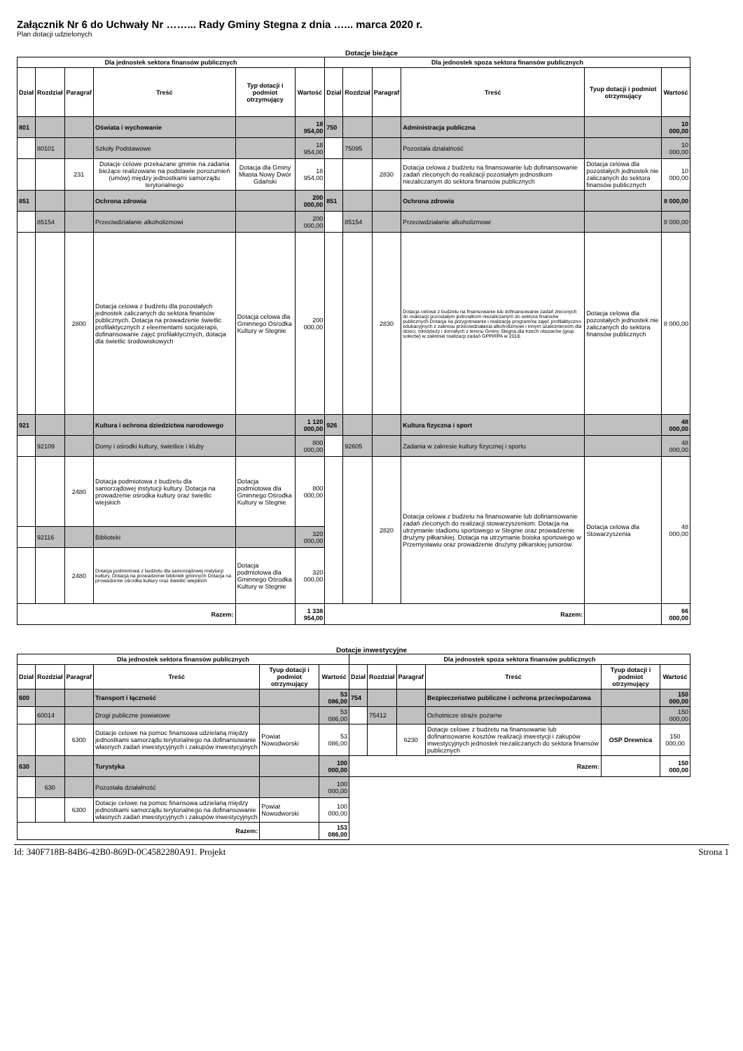Załącznik Nr 6 do Uchwały Nr ……... Rady Gminy Stegna z dnia …... marca 2020 r.
Plan dotacji udzielonych
Dotacje bieżące
| Dla jednostek sektora finansów publicznych | | | | | | Dla jednostek spoza sektora finansów publicznych | | | | | |
| --- | --- | --- | --- | --- | --- | --- | --- | --- | --- | --- | --- |
| Dział | Rozdział | Paragraf | Treść | Typ dotacji i podmiot otrzymujący | Wartość | Dział | Rozdział | Paragraf | Treść | Tyup dotacji i podmiot otrzymujący | Wartość |
| 801 | | | Oświata i wychowanie | | 18 954,00 | 750 | | | Administracja publiczna | | 10 000,00 |
| | 80101 | | Szkoły Podstawowe | | 18 954,00 | | 75095 | | Pozostała działalność | | 10 000,00 |
| | | 231 | Dotacje celowe przekazane gminie na zadania bieżące realizowane na podstawie porozumień (umów) między jednostkami samorządu terytorialnego | Dotacja dla Gminy Miasta Nowy Dwór Gdański | 18 954,00 | | | 2830 | Dotacja celowa z budżetu na finansowanie lub dofinansowanie zadań zleconych do realizacji pozostałym jednostkom niezaliczanym do sektora finansów publicznych | Dotacja celowa dla pozostałych jednostek nie zaliczanych do sektora finansów publicznych | 10 000,00 |
| 851 | | | Ochrona zdrowia | | 200 000,00 | 851 | | | Ochrona zdrowia | | 8 000,00 |
| | 85154 | | Przeciwdziałanie alkoholizmowi | | 200 000,00 | | 85154 | | Przeciwdziałanie alkoholizmowi | | 8 000,00 |
| | | 2800 | Dotacja celowa z budżetu dla pozostałych jednostek zaliczanych do sektora finansów publicznych. Dotacja na prowadzenie świetlic profilaktycznych z eleementami socjoterapii, dofinansowanie zajęć profilaktycznych, dotacja dla świetlic środowiskowych | Dotacja celowa dla Gminnego Ośrodka Kultury w Stegnie | 200 000,00 | | | 2830 | Dotacja celowa z budżetu na finansowanie lub dofinansowanie zadań zleconych do realizacji pozostałym jednostkom niezaliczanym do sektora finansów publicznych Dotacja na przygotowanie i realizację programów zajęć profilaktyczno-edukacyjnych z zakresu przeciwdziałania alkoholizmowi i innym uzależnieniom dla dzieci, młodzieży i dorosłych z terenu Gminy Stegna dla trzech obszarów (grup sołectw) w zakresie realizacji zadań GPPiRPA w 2018. | Dotacja celowa dla pozostałych jednostek nie zaliczanych do sektora finansów publicznych | 8 000,00 |
| 921 | | | Kultura i ochrona dziedzictwa narodowego | | 1 120 000,00 | 926 | | | Kultura fizyczna i sport | | 48 000,00 |
| | 92109 | | Domy i ośrodki kultury, świetlice i kluby | | 800 000,00 | | 92605 | | Zadania w zakresie kultury fizycznej i sportu | | 48 000,00 |
| | | 2480 | Dotacja podmiotowa z budżetu dla samorządowej instytucji kultury. Dotacja na prowadzenie ośrodka kultury oraz świetlic wiejskich | Dotacja podmiotowa dla Gminnego Ośrodka Kultury w Stegnie | 800 000,00 | | | 2820 | Dotacja celowa z budżetu na finansowanie lub dofinansowanie zadań zleconych do realizacji stowarzyszeniom. Dotacja na utrzymanie stadionu sportowego w Stegnie oraz prowadzenie drużyny piłkarskiej. Dotacja na utrzymanie boiska sportowego w Przemysławiu oraz prowadzenie drużyny piłkarskiej juniorów. | Dotacja celowa dla Stowarzyszenia | 48 000,00 |
| | 92116 | | Biblioteki | | 320 000,00 | | | | | | |
| | | 2480 | Dotacja podmiotowa z budżetu dla samorządowej instytucji kultury. Dotacja na prowadzenie bibliotek gminnych Dotacja na prowadzenie ośrodka kultury oraz świetlic wiejskich | Dotacja podmiotowa dla Gminnego Ośrodka Kultury w Stegnie | 320 000,00 | | | | | | |
| Razem: | | | | | 1 338 954,00 | Razem: | | | | | 66 000,00 |
Dotacje inwestycyjne
| Dla jednostek sektora finansów publicznych | | | | | | Dla jednostek spoza sektora finansów publicznych | | | | | |
| --- | --- | --- | --- | --- | --- | --- | --- | --- | --- | --- | --- |
| Dział | Rozdział | Paragraf | Treść | Tyup dotacji i podmiot otrzymujący | Wartość | Dział | Rozdział | Paragraf | Treść | Tyup dotacji i podmiot otrzymujący | Wartość |
| 600 | | | Transport i łączność | | 53 086,00 | 754 | | | Bezpieczeństwo publiczne i ochrona przeciwpożarowa | | 150 000,00 |
| | 60014 | | Drogi publiczne powiatowe | | 53 086,00 | | 75412 | | Ochotnicze straże pożarne | | 150 000,00 |
| | | 6300 | Dotacje celowe na pomoc finansowa udzielaną między jednostkami samorządu terytorialnego na dofinansowanie własnych zadań inwestycyjnych i zakupów inwestycyjnych | Powiat Nowodworski | 53 086,00 | | | 6230 | Dotacje celowe z budżetu na finansowanie lub dofinansowanie kosztów realizacji inwestycji i zakupów inwestycyjnych jednostek niezaliczanych do sektora finansów publicznych | OSP Drewnica | 150 000,00 |
| 630 | | | Turystyka | | 100 000,00 | Razem: | | | | | 150 000,00 |
| | 630 | | Pozostała działalność | | 100 000,00 | | | | | | |
| | | 6300 | Dotacje celowe na pomoc finansowa udzielaną między jednostkami samorządu terytorialnego na dofinansowanie własnych zadań inwestycyjnych i zakupów inwestycyjnych | Powiat Nowodworski | 100 000,00 | | | | | | |
| Razem: | | | | | 153 086,00 | | | | | | |
Id: 340F718B-84B6-42B0-869D-0C4582280A91. Projekt Strona 1